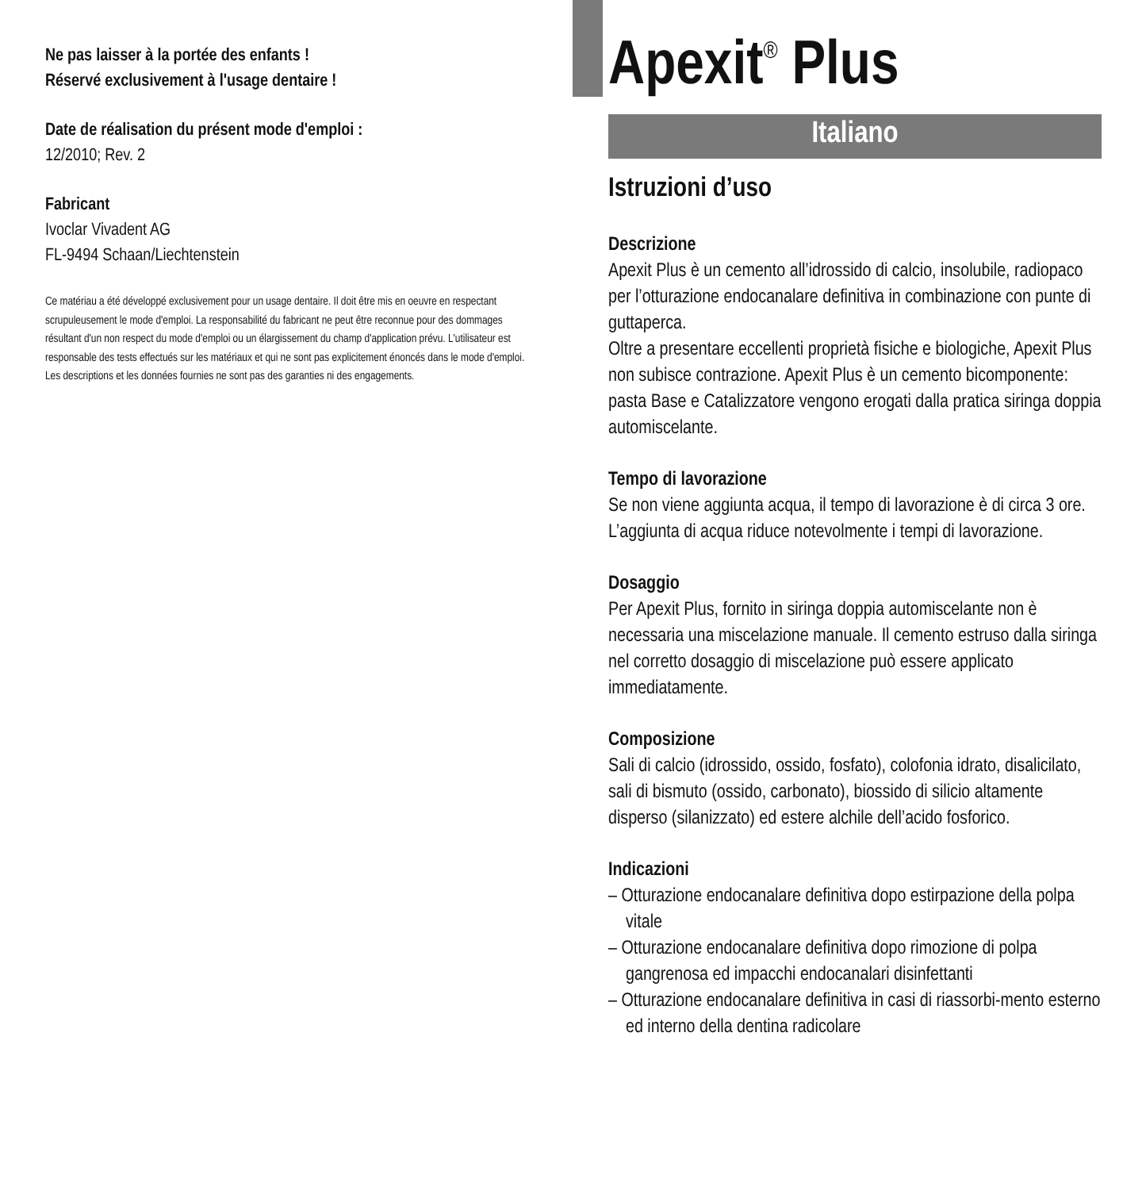Ne pas laisser à la portée des enfants !
Réservé exclusivement à l'usage dentaire !
Date de réalisation du présent mode d'emploi :
12/2010; Rev. 2
Fabricant
Ivoclar Vivadent AG
FL-9494 Schaan/Liechtenstein
Ce matériau a été développé exclusivement pour un usage dentaire. Il doit être mis en oeuvre en respectant scrupuleusement le mode d'emploi. La responsabilité du fabricant ne peut être reconnue pour des dommages résultant d'un non respect du mode d'emploi ou un élargissement du champ d'application prévu. L'utilisateur est responsable des tests effectués sur les matériaux et qui ne sont pas explicitement énoncés dans le mode d'emploi. Les descriptions et les données fournies ne sont pas des garanties ni des engagements.
Apexit<sup>®</sup> Plus
Italiano
Istruzioni d’uso
Descrizione
Apexit Plus è un cemento all’idrossido di calcio, insolubile, radiopaco per l’otturazione endocanalare definitiva in combinazione con punte di guttaperca.
Oltre a presentare eccellenti proprietà fisiche e biologiche, Apexit Plus non subisce contrazione. Apexit Plus è un cemento bicomponente: pasta Base e Catalizzatore vengono erogati dalla pratica siringa doppia automiscelante.
Tempo di lavorazione
Se non viene aggiunta acqua, il tempo di lavorazione è di circa 3 ore. L’aggiunta di acqua riduce notevolmente i tempi di lavorazione.
Dosaggio
Per Apexit Plus, fornito in siringa doppia automiscelante non è necessaria una miscelazione manuale. Il cemento estruso dalla siringa nel corretto dosaggio di miscelazione può essere applicato
immediatamente.
Composizione
Sali di calcio (idrossido, ossido, fosfato), colofonia idrato, disalicilato, sali di bismuto (ossido, carbonato), biossido di silicio altamente disperso (silanizzato) ed estere alchile dell’acido fosforico.
Indicazioni
– Otturazione endocanalare definitiva dopo estirpazione della polpa vitale
– Otturazione endocanalare definitiva dopo rimozione di polpa gangrenosa ed impacchi endocanalari disinfettanti
– Otturazione endocanalare definitiva in casi di riassorbi-mento esterno ed interno della dentina radicolare